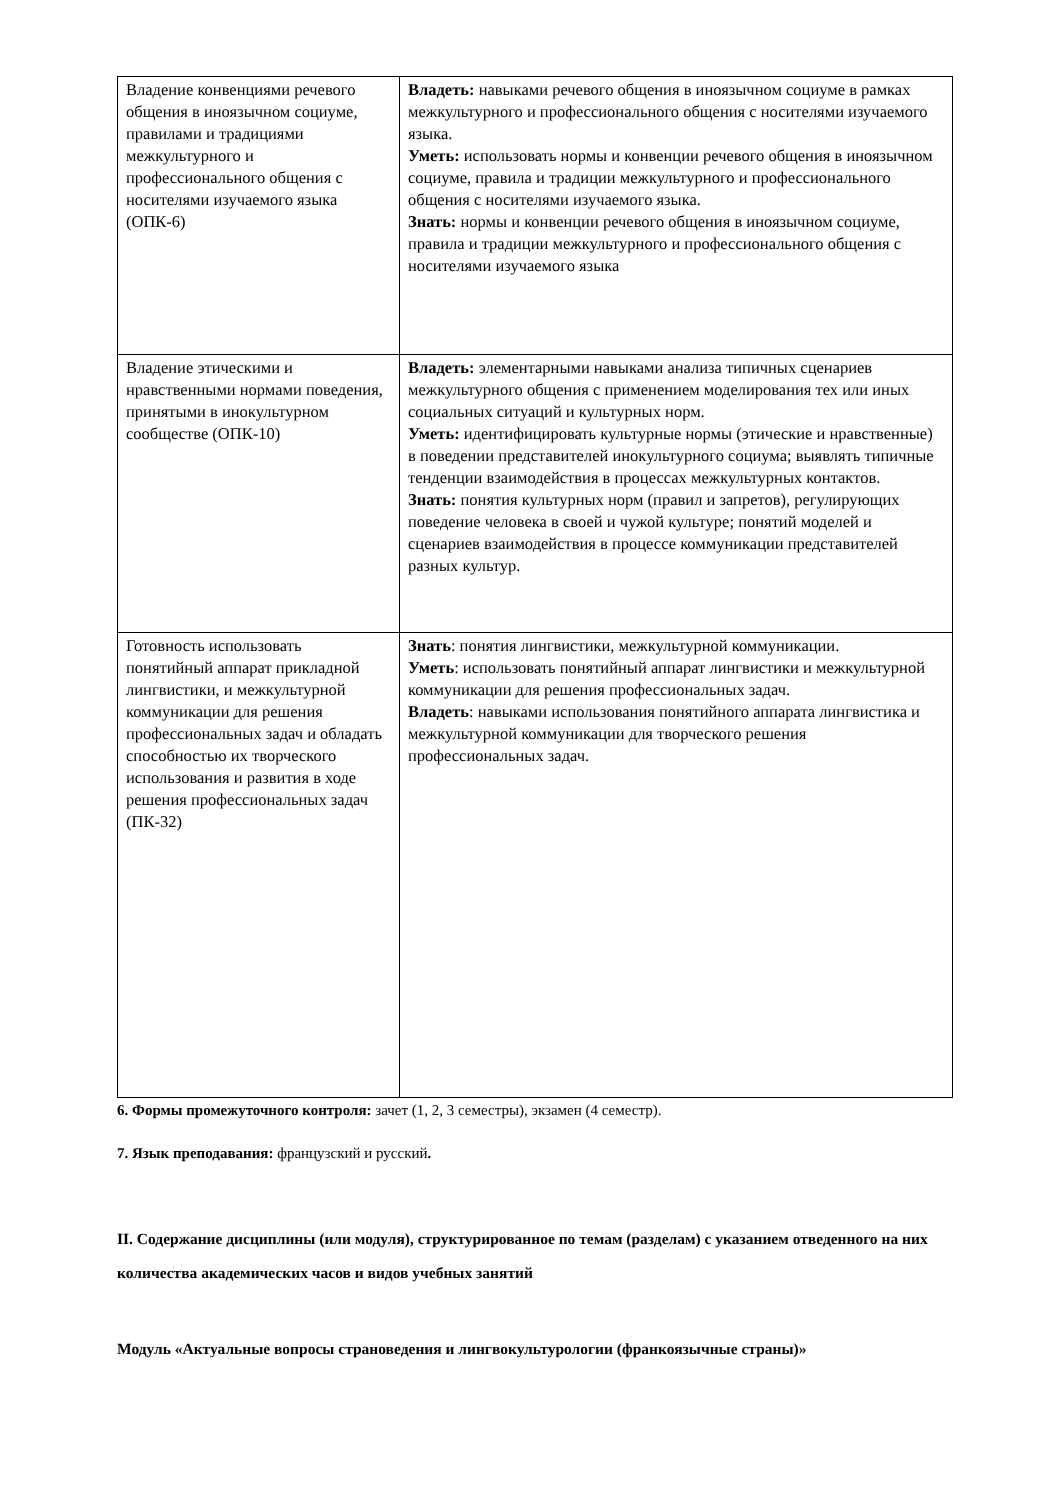| Владение конвенциями речевого общения в иноязычном социуме, правилами и традициями межкультурного и профессионального общения с носителями изучаемого языка (ОПК-6) | Владеть: навыками речевого общения в иноязычном социуме в рамках межкультурного и профессионального общения с носителями изучаемого языка. Уметь: использовать нормы и конвенции речевого общения в иноязычном социуме, правила и традиции межкультурного и профессионального общения с носителями изучаемого языка. Знать: нормы и конвенции речевого общения в иноязычном социуме, правила и традиции межкультурного и профессионального общения с носителями изучаемого языка |
| Владение этическими и нравственными нормами поведения, принятыми в инокультурном сообществе (ОПК-10) | Владеть: элементарными навыками анализа типичных сценариев межкультурного общения с применением моделирования тех или иных социальных ситуаций и культурных норм. Уметь: идентифицировать культурные нормы (этические и нравственные) в поведении представителей инокультурного социума; выявлять типичные тенденции взаимодействия в процессах межкультурных контактов. Знать: понятия культурных норм (правил и запретов), регулирующих поведение человека в своей и чужой культуре; понятий моделей и сценариев взаимодействия в процессе коммуникации представителей разных культур. |
| Готовность использовать понятийный аппарат прикладной лингвистики, и межкультурной коммуникации для решения профессиональных задач и обладать способностью их творческого использования и развития в ходе решения профессиональных задач (ПК-32) | Знать : понятия лингвистики, межкультурной коммуникации. Уметь : использовать понятийный аппарат лингвистики и межкультурной коммуникации для решения профессиональных задач. Владеть : навыками использования понятийного аппарата лингвистика и межкультурной коммуникации для творческого решения профессиональных задач. |
6. Формы промежуточного контроля: зачет (1, 2, 3 семестры), экзамен (4 семестр).
7. Язык преподавания: французский и русский.
II. Содержание дисциплины (или модуля), структурированное по темам (разделам) с указанием отведенного на них количества академических часов и видов учебных занятий
Модуль «Актуальные вопросы страноведения и лингвокультурологии (франкоязычные страны)»